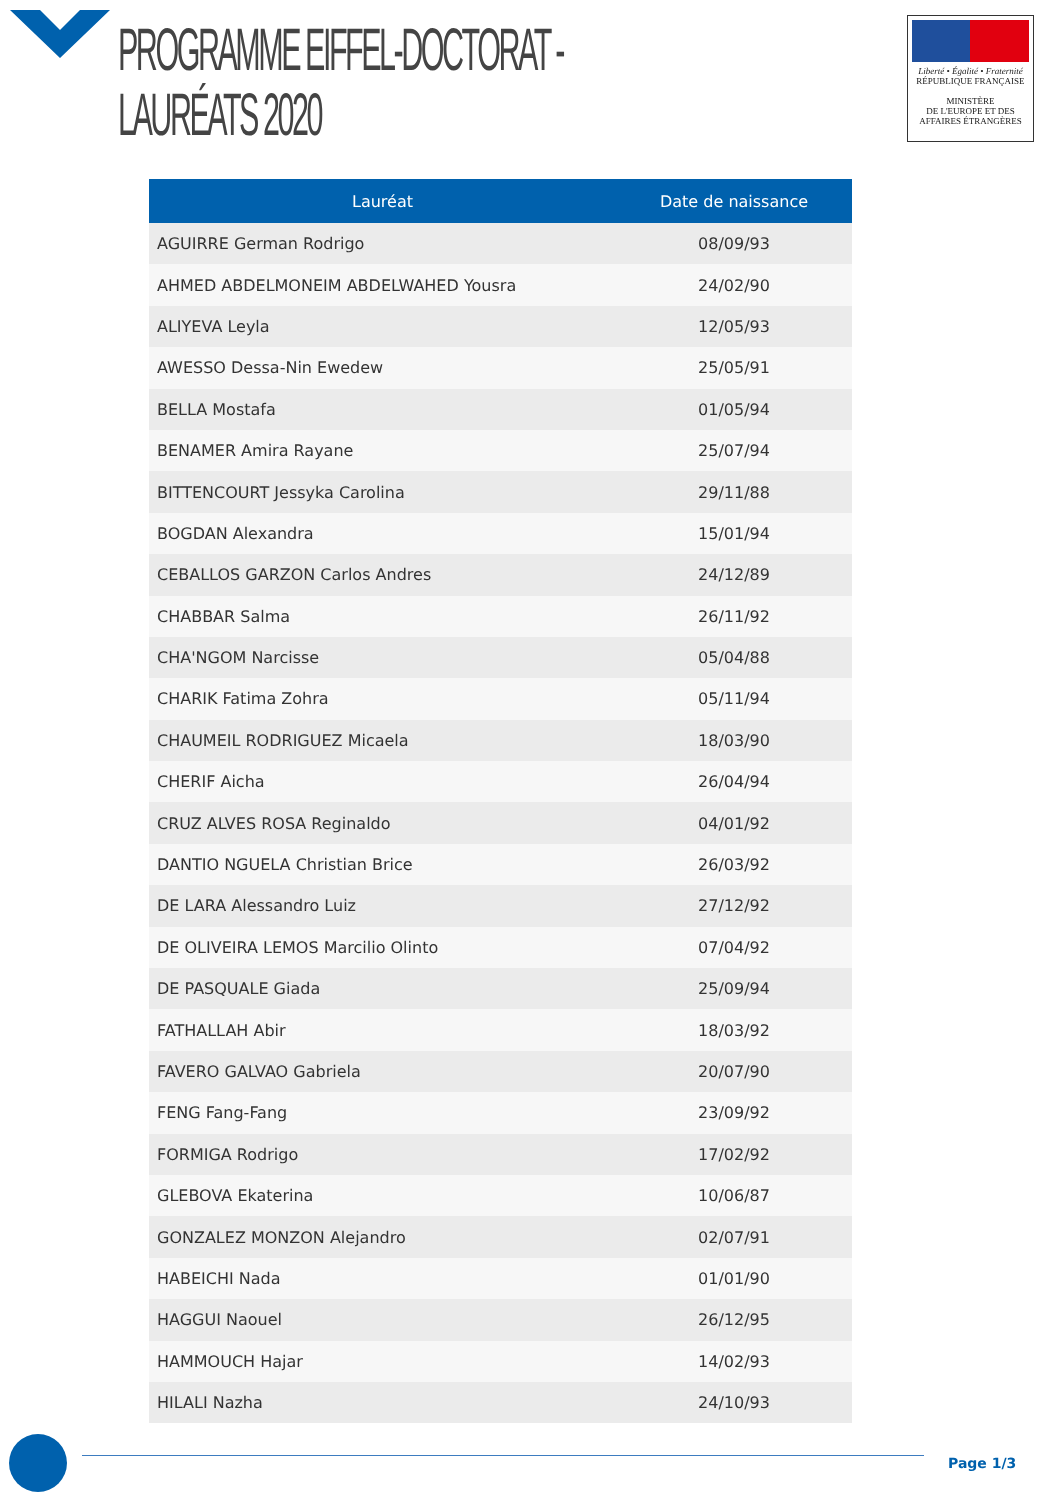PROGRAMME EIFFEL-DOCTORAT - LAURÉATS 2020
Liberté • Égalité • Fraternité
RÉPUBLIQUE FRANÇAISE
MINISTÈRE
DE L'EUROPE ET DES
AFFAIRES ÉTRANGÈRES
| Lauréat | Date de naissance |
| --- | --- |
| AGUIRRE German Rodrigo | 08/09/93 |
| AHMED ABDELMONEIM ABDELWAHED Yousra | 24/02/90 |
| ALIYEVA Leyla | 12/05/93 |
| AWESSO Dessa-Nin Ewedew | 25/05/91 |
| BELLA Mostafa | 01/05/94 |
| BENAMER Amira Rayane | 25/07/94 |
| BITTENCOURT Jessyka Carolina | 29/11/88 |
| BOGDAN Alexandra | 15/01/94 |
| CEBALLOS GARZON Carlos Andres | 24/12/89 |
| CHABBAR Salma | 26/11/92 |
| CHA'NGOM Narcisse | 05/04/88 |
| CHARIK Fatima Zohra | 05/11/94 |
| CHAUMEIL RODRIGUEZ Micaela | 18/03/90 |
| CHERIF Aicha | 26/04/94 |
| CRUZ ALVES ROSA Reginaldo | 04/01/92 |
| DANTIO NGUELA Christian Brice | 26/03/92 |
| DE LARA Alessandro Luiz | 27/12/92 |
| DE OLIVEIRA LEMOS Marcilio Olinto | 07/04/92 |
| DE PASQUALE Giada | 25/09/94 |
| FATHALLAH Abir | 18/03/92 |
| FAVERO GALVAO Gabriela | 20/07/90 |
| FENG Fang-Fang | 23/09/92 |
| FORMIGA Rodrigo | 17/02/92 |
| GLEBOVA Ekaterina | 10/06/87 |
| GONZALEZ MONZON Alejandro | 02/07/91 |
| HABEICHI Nada | 01/01/90 |
| HAGGUI Naouel | 26/12/95 |
| HAMMOUCH Hajar | 14/02/93 |
| HILALI Nazha | 24/10/93 |
Page 1/3